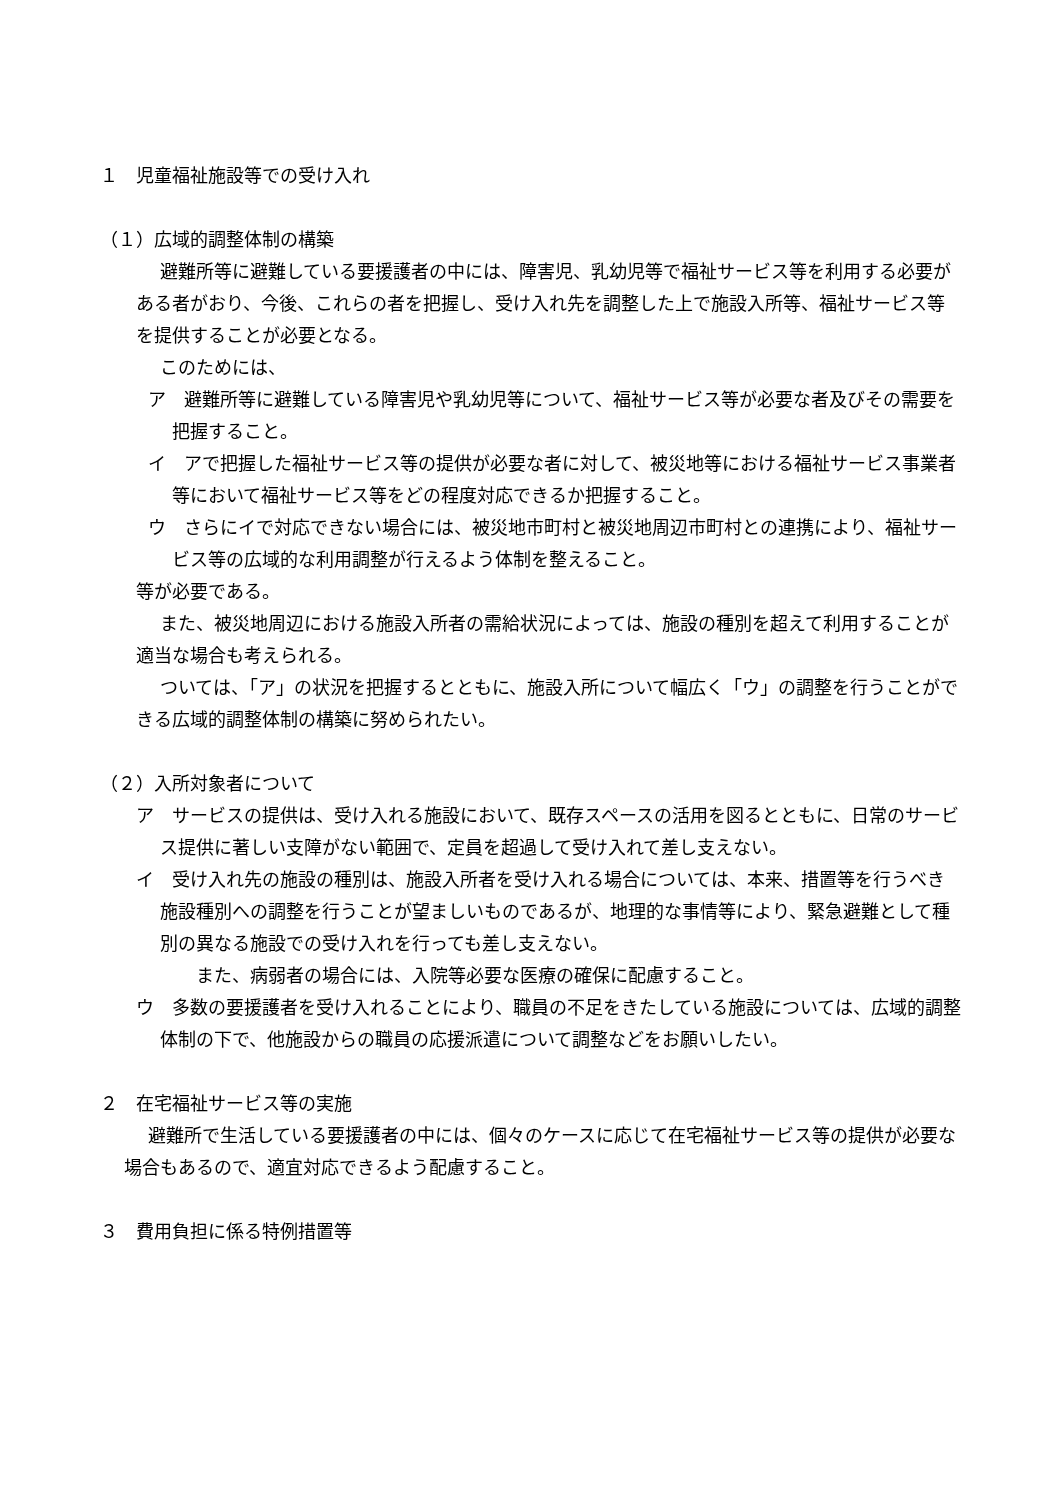１　児童福祉施設等での受け入れ
（１）広域的調整体制の構築
避難所等に避難している要援護者の中には、障害児、乳幼児等で福祉サービス等を利用する必要がある者がおり、今後、これらの者を把握し、受け入れ先を調整した上で施設入所等、福祉サービス等を提供することが必要となる。
このためには、
ア　避難所等に避難している障害児や乳幼児等について、福祉サービス等が必要な者及びその需要を把握すること。
イ　アで把握した福祉サービス等の提供が必要な者に対して、被災地等における福祉サービス事業者等において福祉サービス等をどの程度対応できるか把握すること。
ウ　さらにイで対応できない場合には、被災地市町村と被災地周辺市町村との連携により、福祉サービス等の広域的な利用調整が行えるよう体制を整えること。
等が必要である。
また、被災地周辺における施設入所者の需給状況によっては、施設の種別を超えて利用することが適当な場合も考えられる。
ついては、「ア」の状況を把握するとともに、施設入所について幅広く「ウ」の調整を行うことができる広域的調整体制の構築に努められたい。
（２）入所対象者について
ア　サービスの提供は、受け入れる施設において、既存スペースの活用を図るとともに、日常のサービス提供に著しい支障がない範囲で、定員を超過して受け入れて差し支えない。
イ　受け入れ先の施設の種別は、施設入所者を受け入れる場合については、本来、措置等を行うべき施設種別への調整を行うことが望ましいものであるが、地理的な事情等により、緊急避難として種別の異なる施設での受け入れを行っても差し支えない。
また、病弱者の場合には、入院等必要な医療の確保に配慮すること。
ウ　多数の要援護者を受け入れることにより、職員の不足をきたしている施設については、広域的調整体制の下で、他施設からの職員の応援派遣について調整などをお願いしたい。
２　在宅福祉サービス等の実施
避難所で生活している要援護者の中には、個々のケースに応じて在宅福祉サービス等の提供が必要な場合もあるので、適宜対応できるよう配慮すること。
３　費用負担に係る特例措置等